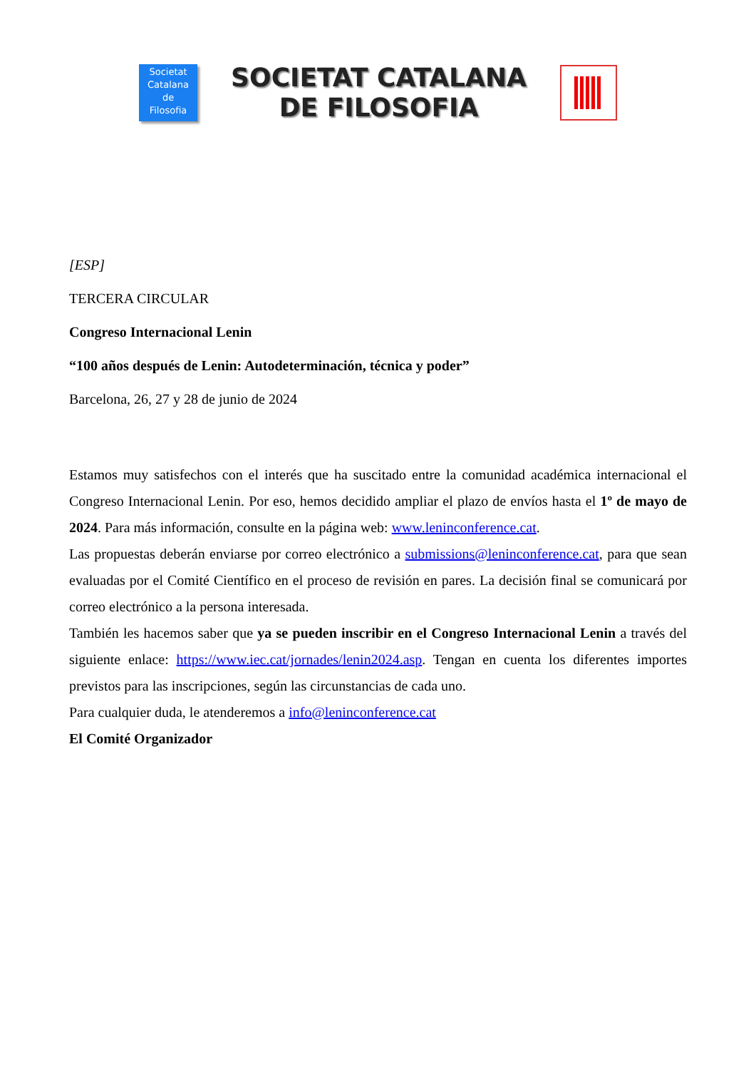Societat
Catalana
de
Filosofia
SOCIETAT CATALANA
DE FILOSOFIA
[ESP]
TERCERA CIRCULAR
Congreso Internacional Lenin
“100 años después de Lenin: Autodeterminación, técnica y poder”
Barcelona, 26, 27 y 28 de junio de 2024
Estamos muy satisfechos con el interés que ha suscitado entre la comunidad académica internacional el Congreso Internacional Lenin. Por eso, hemos decidido ampliar el plazo de envíos hasta el 1º de mayo de 2024. Para más información, consulte en la página web: www.leninconference.cat.
Las propuestas deberán enviarse por correo electrónico a submissions@leninconference.cat, para que sean evaluadas por el Comité Científico en el proceso de revisión en pares. La decisión final se comunicará por correo electrónico a la persona interesada.
También les hacemos saber que ya se pueden inscribir en el Congreso Internacional Lenin a través del siguiente enlace: https://www.iec.cat/jornades/lenin2024.asp. Tengan en cuenta los diferentes importes previstos para las inscripciones, según las circunstancias de cada uno.
Para cualquier duda, le atenderemos a info@leninconference.cat
El Comité Organizador